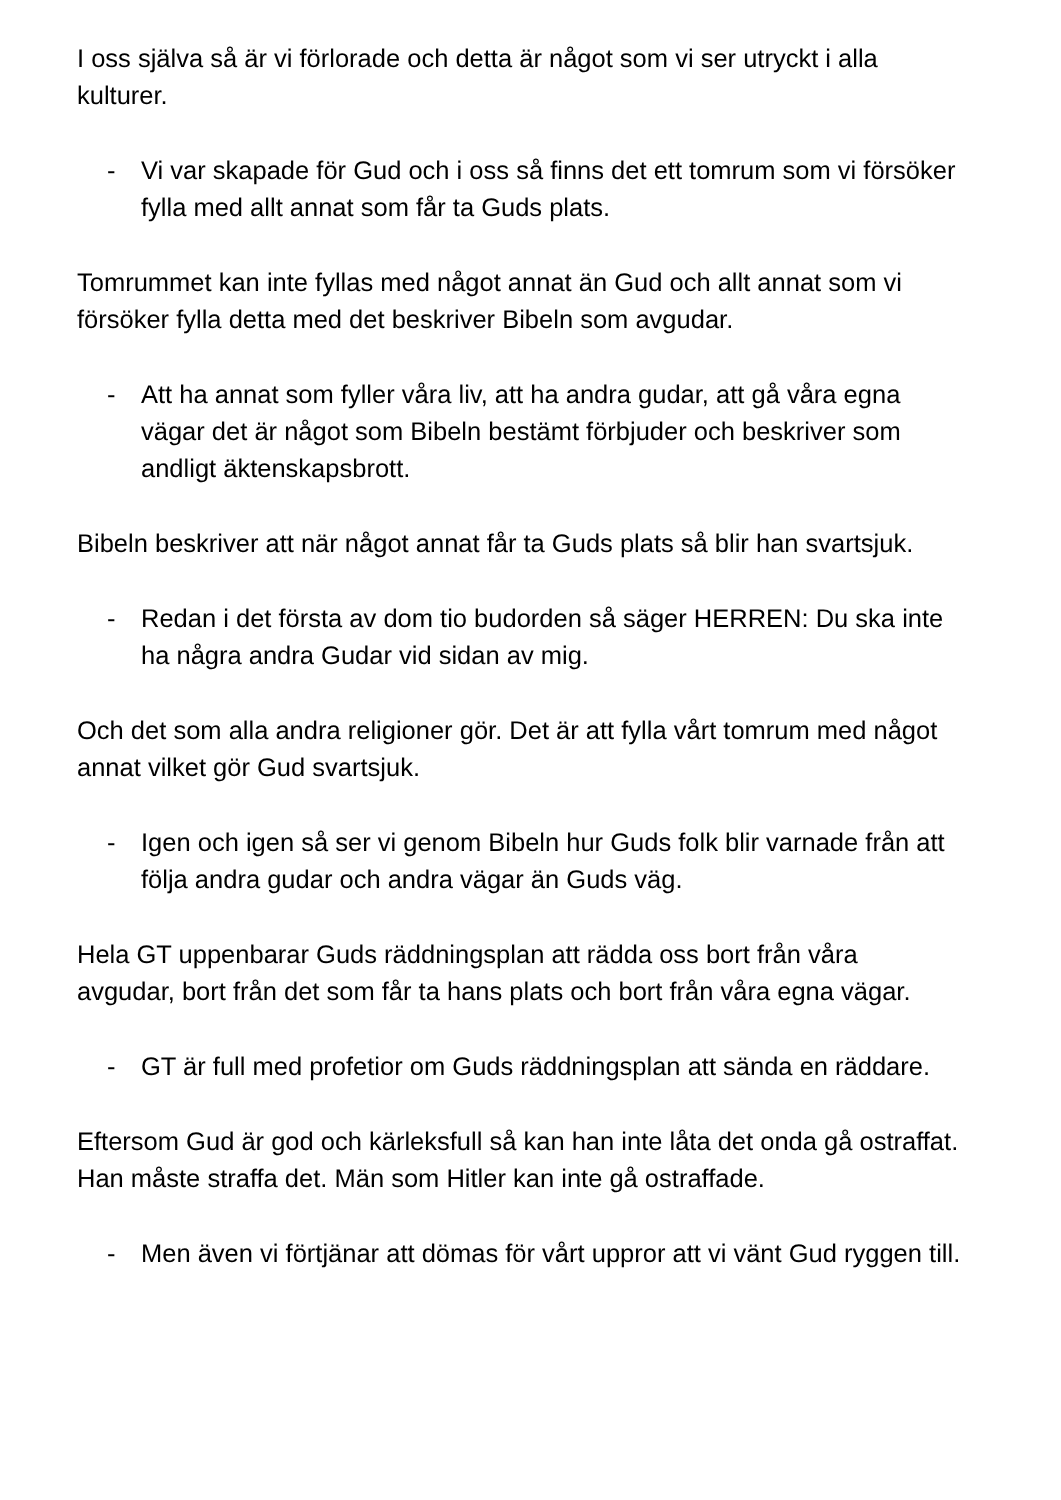I oss själva så är vi förlorade och detta är något som vi ser utryckt i alla kulturer.
- Vi var skapade för Gud och i oss så finns det ett tomrum som vi försöker fylla med allt annat som får ta Guds plats.
Tomrummet kan inte fyllas med något annat än Gud och allt annat som vi försöker fylla detta med det beskriver Bibeln som avgudar.
- Att ha annat som fyller våra liv, att ha andra gudar, att gå våra egna vägar det är något som Bibeln bestämt förbjuder och beskriver som andligt äktenskapsbrott.
Bibeln beskriver att när något annat får ta Guds plats så blir han svartsjuk.
- Redan i det första av dom tio budorden så säger HERREN: Du ska inte ha några andra Gudar vid sidan av mig.
Och det som alla andra religioner gör. Det är att fylla vårt tomrum med något annat vilket gör Gud svartsjuk.
- Igen och igen så ser vi genom Bibeln hur Guds folk blir varnade från att följa andra gudar och andra vägar än Guds väg.
Hela GT uppenbarar Guds räddningsplan att rädda oss bort från våra avgudar, bort från det som får ta hans plats och bort från våra egna vägar.
- GT är full med profetior om Guds räddningsplan att sända en räddare.
Eftersom Gud är god och kärleksfull så kan han inte låta det onda gå ostraffat. Han måste straffa det. Män som Hitler kan inte gå ostraffade.
- Men även vi förtjänar att dömas för vårt uppror att vi vänt Gud ryggen till.